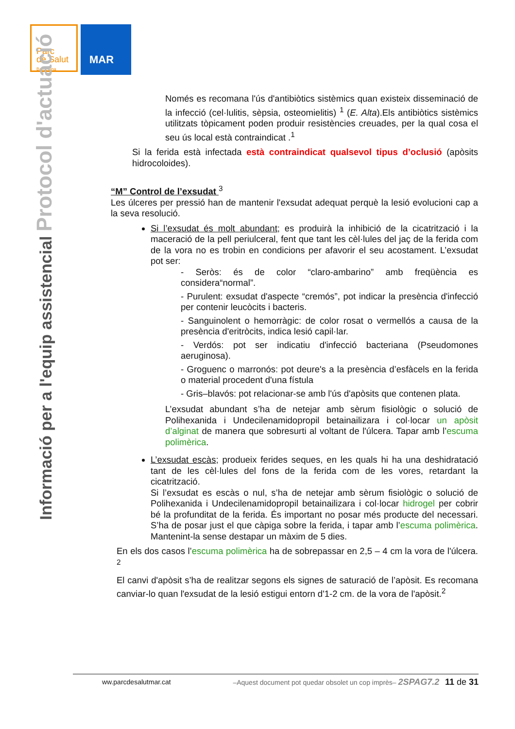Parc
de Salut
Barcelona
MAR
Informació per a l'equip assistencial Protocol d'actuació
Només es recomana l'ús d'antibiòtics sistèmics quan existeix disseminació de la infecció (cel·lulitis, sèpsia, osteomielitis) <sup>1</sup> (E. Alta).Els antibiòtics sistèmics utilitzats tòpicament poden produir resistències creuades, per la qual cosa el seu ús local està contraindicat .<sup>1</sup>
Si la ferida està infectada està contraindicat qualsevol tipus d’oclusió (apòsits hidrocoloides).
“M” Control de l’exsudat <sup>3</sup>
Les úlceres per pressió han de mantenir l'exsudat adequat perquè la lesió evolucioni cap a la seva resolució.
Si l’exsudat és molt abundant; es produirà la inhibició de la cicatrització i la maceració de la pell periulceral, fent que tant les cèl·lules del jaç de la ferida com de la vora no es trobin en condicions per afavorir el seu acostament. L’exsudat pot ser:
- Seròs: és de color “claro-ambarino” amb freqüència es considera“normal”.
- Purulent: exsudat d'aspecte “cremós”, pot indicar la presència d'infecció per contenir leucòcits i bacteris.
- Sanguinolent o hemorràgic: de color rosat o vermellós a causa de la presència d'eritròcits, indica lesió capil·lar.
- Verdós: pot ser indicatiu d'infecció bacteriana (Pseudomones aeruginosa).
- Groguenc o marronós: pot deure's a la presència d’esfàcels en la ferida o material procedent d'una fístula
- Gris–blavós: pot relacionar-se amb l'ús d'apòsits que contenen plata.
L’exsudat abundant s’ha de netejar amb sèrum fisiològic o solució de Polihexanida i Undecilenamidopropil betainailizara i col·locar un apòsit d’alginat de manera que sobresurti al voltant de l'úlcera. Tapar amb l’escuma polimèrica.
L’exsudat escàs; produeix ferides seques, en les quals hi ha una deshidratació tant de les cèl·lules del fons de la ferida com de les vores, retardant la cicatrització.
Si l’exsudat es escàs o nul, s’ha de netejar amb sèrum fisiològic o solució de Polihexanida i Undecilenamidopropil betainailizara i col·locar hidrogel per cobrir bé la profunditat de la ferida. És important no posar més producte del necessari. S’ha de posar just el que càpiga sobre la ferida, i tapar amb l’escuma polimèrica. Mantenint-la sense destapar un màxim de 5 dies.
En els dos casos l’escuma polimèrica ha de sobrepassar en 2,5 – 4 cm la vora de l'úlcera. <sup>2</sup>
El canvi d'apòsit s’ha de realitzar segons els signes de saturació de l’apòsit. Es recomana canviar-lo quan l'exsudat de la lesió estigui entorn d'1-2 cm. de la vora de l'apòsit.<sup>2</sup>
ww.parcdesalutmar.cat –Aquest document pot quedar obsolet un cop imprès– 2SPAG7.2 11 de 31